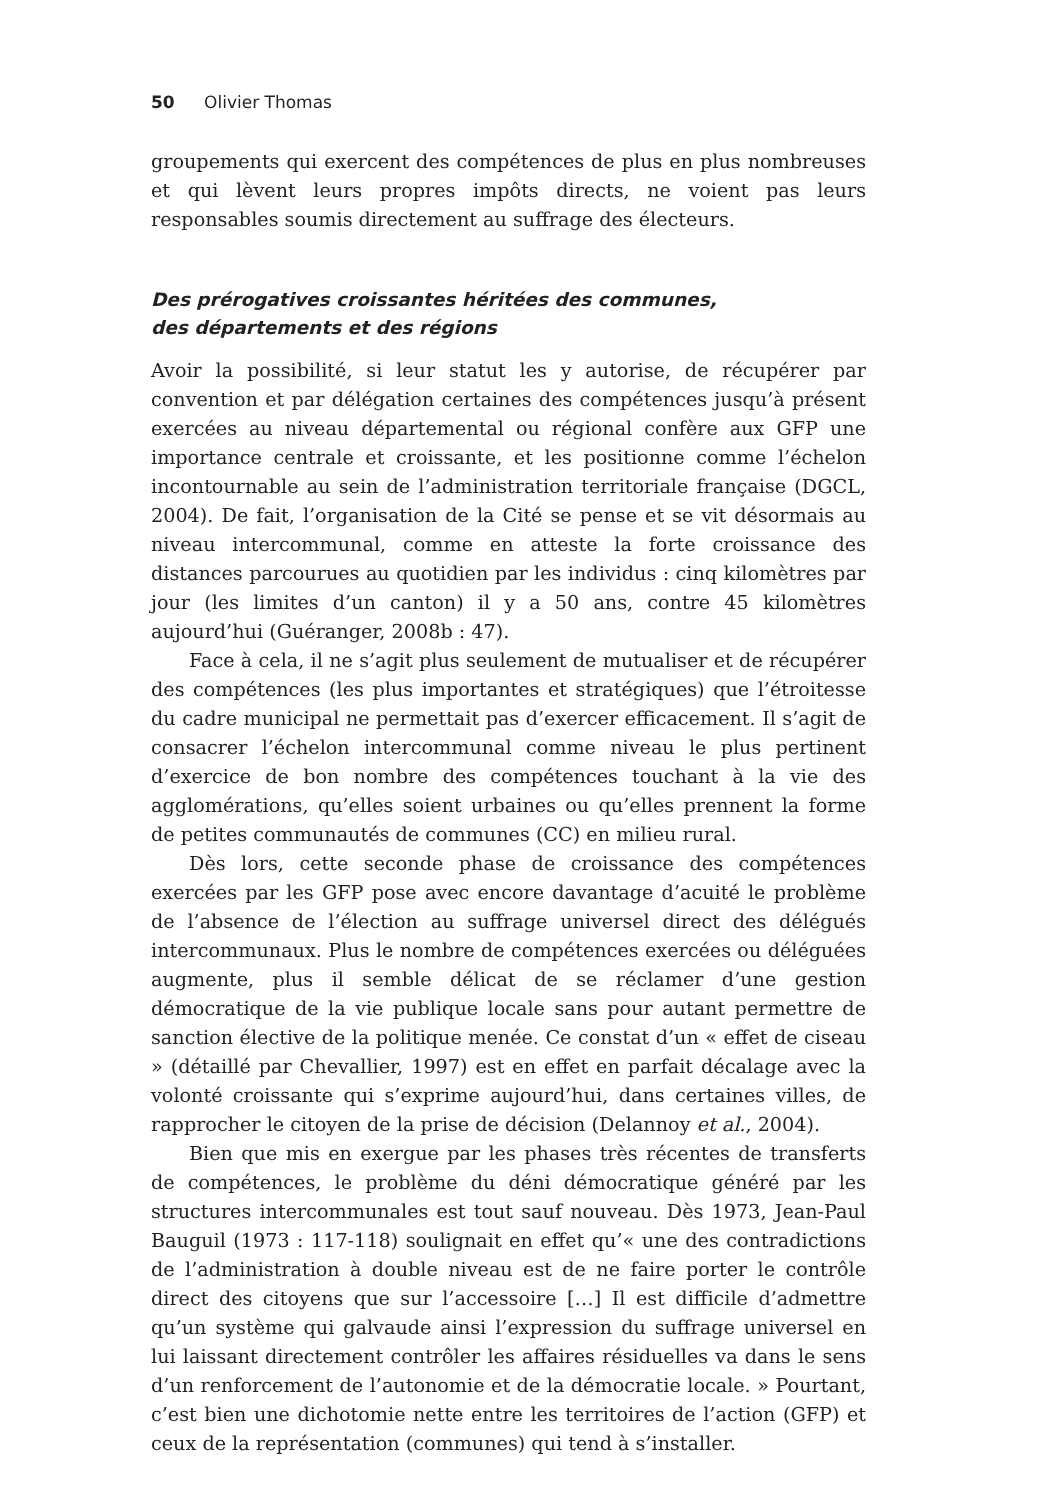50 Olivier Thomas
groupements qui exercent des compétences de plus en plus nombreuses et qui lèvent leurs propres impôts directs, ne voient pas leurs responsables soumis directement au suffrage des électeurs.
Des prérogatives croissantes héritées des communes,
des départements et des régions
Avoir la possibilité, si leur statut les y autorise, de récupérer par convention et par délégation certaines des compétences jusqu’à présent exercées au niveau départemental ou régional confère aux GFP une importance centrale et croissante, et les positionne comme l’échelon incontournable au sein de l’administration territoriale française (DGCL, 2004). De fait, l’organisation de la Cité se pense et se vit désormais au niveau intercommunal, comme en atteste la forte croissance des distances parcourues au quotidien par les individus : cinq kilomètres par jour (les limites d’un canton) il y a 50 ans, contre 45 kilomètres aujourd’hui (Guéranger, 2008b : 47).
Face à cela, il ne s’agit plus seulement de mutualiser et de récupérer des compétences (les plus importantes et stratégiques) que l’étroitesse du cadre municipal ne permettait pas d’exercer efficacement. Il s’agit de consacrer l’échelon intercommunal comme niveau le plus pertinent d’exercice de bon nombre des compétences touchant à la vie des agglomérations, qu’elles soient urbaines ou qu’elles prennent la forme de petites communautés de communes (CC) en milieu rural.
Dès lors, cette seconde phase de croissance des compétences exercées par les GFP pose avec encore davantage d’acuité le problème de l’absence de l’élection au suffrage universel direct des délégués intercommunaux. Plus le nombre de compétences exercées ou déléguées augmente, plus il semble délicat de se réclamer d’une gestion démocratique de la vie publique locale sans pour autant permettre de sanction élective de la politique menée. Ce constat d’un « effet de ciseau » (détaillé par Chevallier, 1997) est en effet en parfait décalage avec la volonté croissante qui s’exprime aujourd’hui, dans certaines villes, de rapprocher le citoyen de la prise de décision (Delannoy et al., 2004).
Bien que mis en exergue par les phases très récentes de transferts de compétences, le problème du déni démocratique généré par les structures intercommunales est tout sauf nouveau. Dès 1973, Jean-Paul Bauguil (1973 : 117-118) soulignait en effet qu’« une des contradictions de l’administration à double niveau est de ne faire porter le contrôle direct des citoyens que sur l’accessoire […] Il est difficile d’admettre qu’un système qui galvaude ainsi l’expression du suffrage universel en lui laissant directement contrôler les affaires résiduelles va dans le sens d’un renforcement de l’autonomie et de la démocratie locale. » Pourtant, c’est bien une dichotomie nette entre les territoires de l’action (GFP) et ceux de la représentation (communes) qui tend à s’installer.